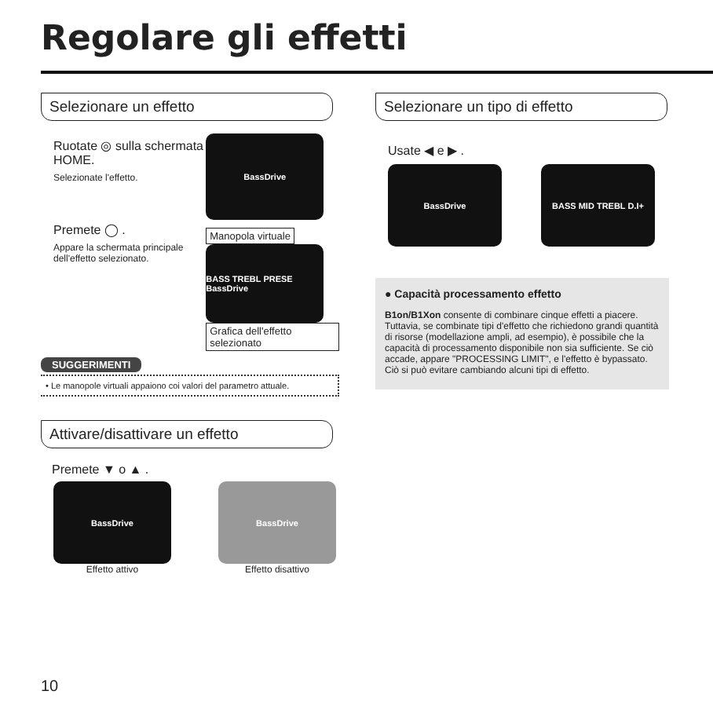Regolare gli effetti
Selezionare un effetto
Ruotate ◎ sulla schermata HOME.
Selezionate l'effetto.
Premete ◯ .
Appare la schermata principale dell'effetto selezionato.
BassDrive
Manopola virtuale
BASS TREBL PRESE BassDrive
Grafica dell'effetto selezionato
SUGGERIMENTI
• Le manopole virtuali appaiono coi valori del parametro attuale.
Attivare/disattivare un effetto
Premete ▼ o ▲ .
BassDrive
Effetto attivo
BassDrive
Effetto disattivo
Selezionare un tipo di effetto
Usate ◀ e ▶ .
BassDrive BASS MID TREBL D.I+
● Capacità processamento effetto
B1on/B1Xon consente di combinare cinque effetti a piacere. Tuttavia, se combinate tipi d'effetto che richiedono grandi quantità di risorse (modellazione ampli, ad esempio), è possibile che la capacità di processamento disponibile non sia sufficiente. Se ciò accade, appare "PROCESSING LIMIT", e l'effetto è bypassato. Ciò si può evitare cambiando alcuni tipi di effetto.
10